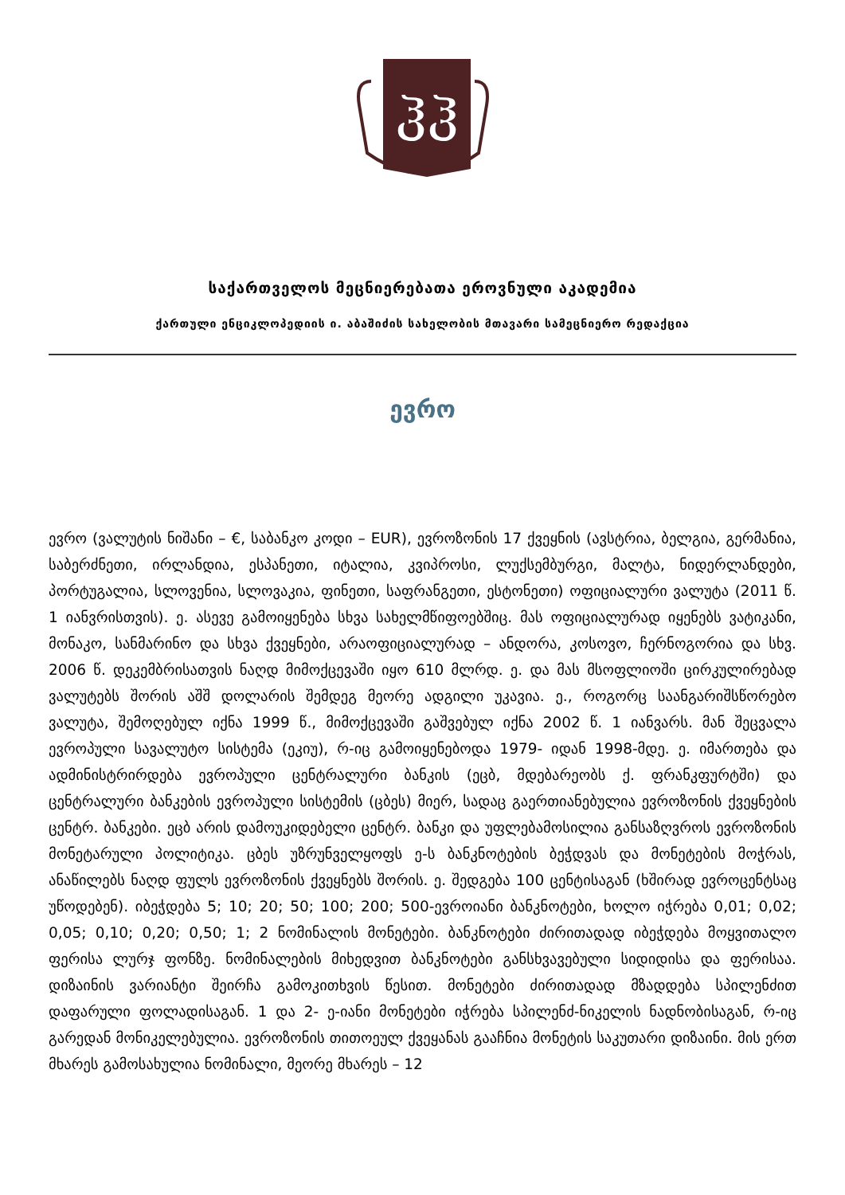ჰჰ
საქართველოს მეცნიერებათა ეროვნული აკადემია
ქართული ენციკლოპედიის ი. აბაშიძის სახელობის მთავარი სამეცნიერო რედაქცია
ევრო
ევრო (ვალუტის ნიშანი – €, საბანკო კოდი – EUR), ევროზონის 17 ქვეყნის (ავსტრია, ბელგია, გერმანია, საბერძნეთი, ირლანდია, ესპანეთი, იტალია, კვიპროსი, ლუქსემბურგი, მალტა, ნიდერლანდები, პორტუგალია, სლოვენია, სლოვაკია, ფინეთი, საფრანგეთი, ესტონეთი) ოფიციალური ვალუტა (2011 წ. 1 იანვრისთვის). ე. ასევე გამოიყენება სხვა სახელმწიფოებშიც. მას ოფიციალურად იყენებს ვატიკანი, მონაკო, სანმარინო და სხვა ქვეყნები, არაოფიციალურად – ანდორა, კოსოვო, ჩერნოგორია და სხვ. 2006 წ. დეკემბრისათვის ნაღდ მიმოქცევაში იყო 610 მლრდ. ე. და მას მსოფლიოში ცირკულირებად ვალუტებს შორის აშშ დოლარის შემდეგ მეორე ადგილი უკავია. ე., როგორც საანგარიშსწორებო ვალუტა, შემოღებულ იქნა 1999 წ., მიმოქცევაში გაშვებულ იქნა 2002 წ. 1 იანვარს. მან შეცვალა ევროპული სავალუტო სისტემა (ეკიუ), რ-იც გამოიყენებოდა 1979- იდან 1998-მდე. ე. იმართება და ადმინისტრირდება ევროპული ცენტრალური ბანკის (ეცბ, მდებარეობს ქ. ფრანკფურტში) და ცენტრალური ბანკების ევროპული სისტემის (ცბეს) მიერ, სადაც გაერთიანებულია ევროზონის ქვეყნების ცენტრ. ბანკები. ეცბ არის დამოუკიდებელი ცენტრ. ბანკი და უფლებამოსილია განსაზღვროს ევროზონის მონეტარული პოლიტიკა. ცბეს უზრუნველყოფს ე-ს ბანკნოტების ბეჭდვას და მონეტების მოჭრას, ანაწილებს ნაღდ ფულს ევროზონის ქვეყნებს შორის. ე. შედგება 100 ცენტისაგან (ხშირად ევროცენტსაც უწოდებენ). იბეჭდება 5; 10; 20; 50; 100; 200; 500-ევროიანი ბანკნოტები, ხოლო იჭრება 0,01; 0,02; 0,05; 0,10; 0,20; 0,50; 1; 2 ნომინალის მონეტები. ბანკნოტები ძირითადად იბეჭდება მოყვითალო ფერისა ლურჯ ფონზე. ნომინალების მიხედვით ბანკნოტები განსხვავებული სიდიდისა და ფერისაა. დიზაინის ვარიანტი შეირჩა გამოკითხვის წესით. მონეტები ძირითადად მზადდება სპილენძით დაფარული ფოლადისაგან. 1 და 2- ე-იანი მონეტები იჭრება სპილენძ-ნიკელის ნადნობისაგან, რ-იც გარედან მონიკელებულია. ევროზონის თითოეულ ქვეყანას გააჩნია მონეტის საკუთარი დიზაინი. მის ერთ მხარეს გამოსახულია ნომინალი, მეორე მხარეს – 12